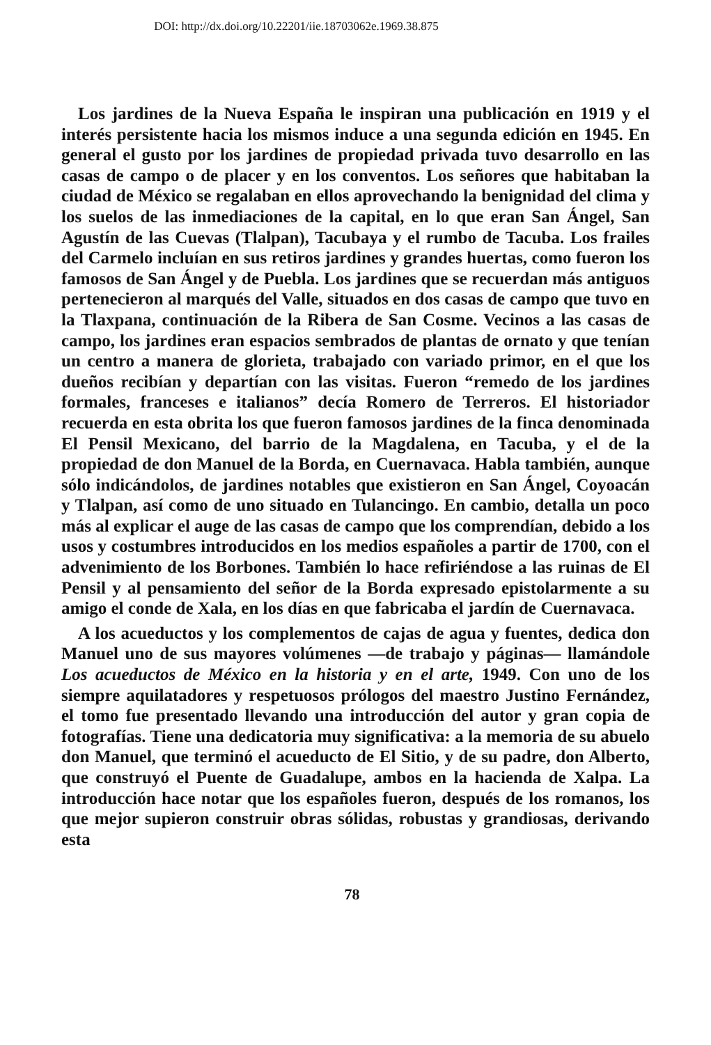DOI: http://dx.doi.org/10.22201/iie.18703062e.1969.38.875
Los jardines de la Nueva España le inspiran una publicación en 1919 y el interés persistente hacia los mismos induce a una segunda edición en 1945. En general el gusto por los jardines de propiedad privada tuvo desarrollo en las casas de campo o de placer y en los conventos. Los señores que habitaban la ciudad de México se regalaban en ellos aprovechando la benignidad del clima y los suelos de las inmediaciones de la capital, en lo que eran San Ángel, San Agustín de las Cuevas (Tlalpan), Tacubaya y el rumbo de Tacuba. Los frailes del Carmelo incluían en sus retiros jardines y grandes huertas, como fueron los famosos de San Ángel y de Puebla. Los jardines que se recuerdan más antiguos pertenecieron al marqués del Valle, situados en dos casas de campo que tuvo en la Tlaxpana, continuación de la Ribera de San Cosme. Vecinos a las casas de campo, los jardines eran espacios sembrados de plantas de ornato y que tenían un centro a manera de glorieta, trabajado con variado primor, en el que los dueños recibían y departían con las visitas. Fueron “remedo de los jardines formales, franceses e italianos” decía Romero de Terreros. El historiador recuerda en esta obrita los que fueron famosos jardines de la finca denominada El Pensil Mexicano, del barrio de la Magdalena, en Tacuba, y el de la propiedad de don Manuel de la Borda, en Cuernavaca. Habla también, aunque sólo indicándolos, de jardines notables que existieron en San Ángel, Coyoacán y Tlalpan, así como de uno situado en Tulancingo. En cambio, detalla un poco más al explicar el auge de las casas de campo que los comprendían, debido a los usos y costumbres introducidos en los medios españoles a partir de 1700, con el advenimiento de los Borbones. También lo hace refiriéndose a las ruinas de El Pensil y al pensamiento del señor de la Borda expresado epistolarmente a su amigo el conde de Xala, en los días en que fabricaba el jardín de Cuernavaca.
A los acueductos y los complementos de cajas de agua y fuentes, dedica don Manuel uno de sus mayores volúmenes —de trabajo y páginas— llamándole Los acueductos de México en la historia y en el arte, 1949. Con uno de los siempre aquilatadores y respetuosos prólogos del maestro Justino Fernández, el tomo fue presentado llevando una introducción del autor y gran copia de fotografías. Tiene una dedicatoria muy significativa: a la memoria de su abuelo don Manuel, que terminó el acueducto de El Sitio, y de su padre, don Alberto, que construyó el Puente de Guadalupe, ambos en la hacienda de Xalpa. La introducción hace notar que los españoles fueron, después de los romanos, los que mejor supieron construir obras sólidas, robustas y grandiosas, derivando esta
78